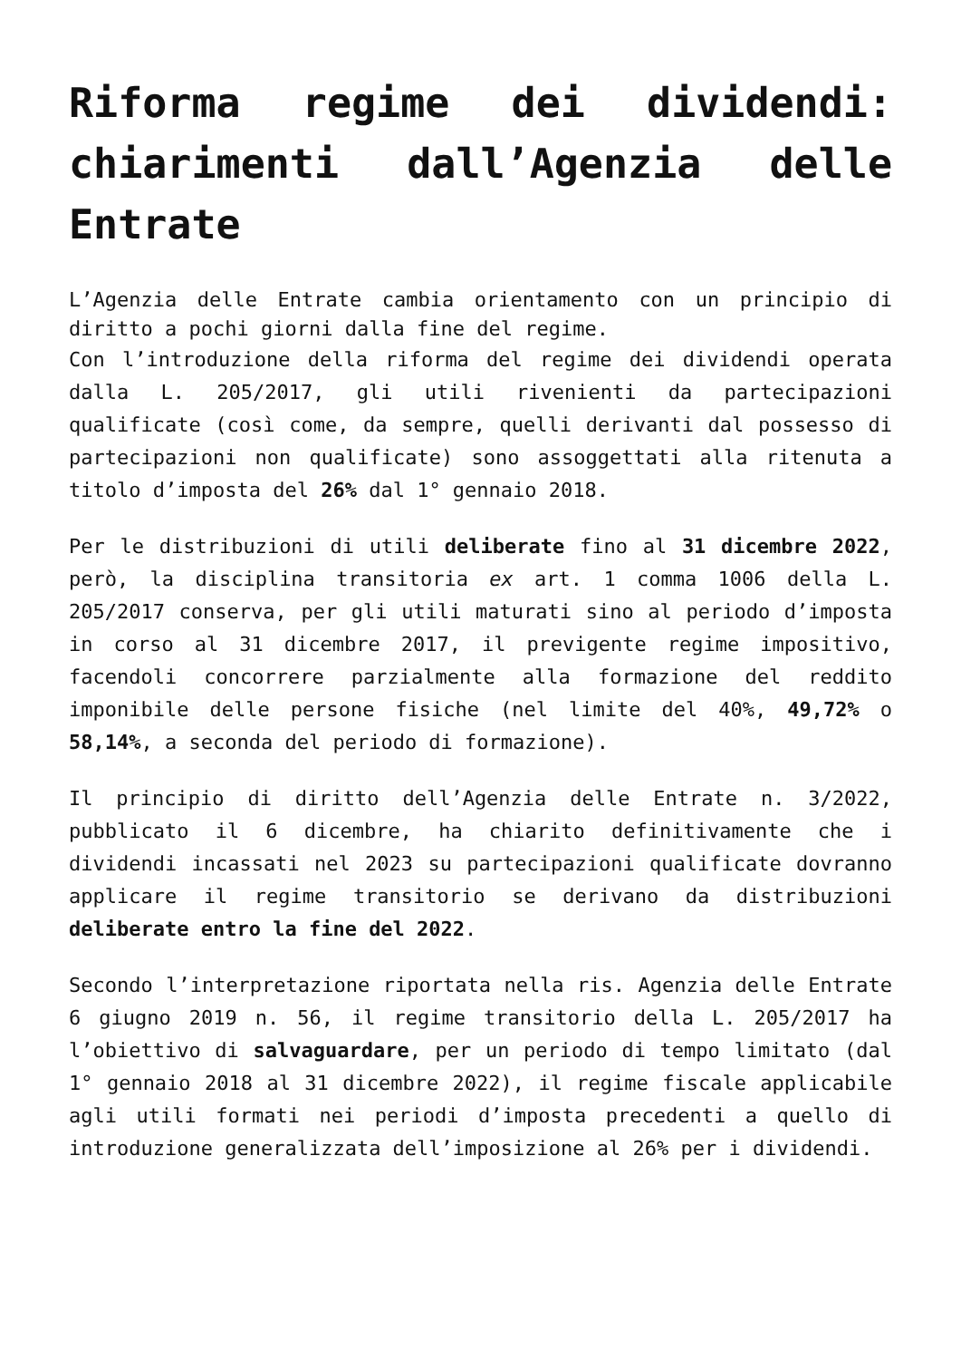Riforma regime dei dividendi: chiarimenti dall’Agenzia delle Entrate
L’Agenzia delle Entrate cambia orientamento con un principio di diritto a pochi giorni dalla fine del regime.
Con l’introduzione della riforma del regime dei dividendi operata dalla L. 205/2017, gli utili rivenienti da partecipazioni qualificate (così come, da sempre, quelli derivanti dal possesso di partecipazioni non qualificate) sono assoggettati alla ritenuta a titolo d’imposta del 26% dal 1° gennaio 2018.
Per le distribuzioni di utili deliberate fino al 31 dicembre 2022, però, la disciplina transitoria ex art. 1 comma 1006 della L. 205/2017 conserva, per gli utili maturati sino al periodo d’imposta in corso al 31 dicembre 2017, il previgente regime impositivo, facendoli concorrere parzialmente alla formazione del reddito imponibile delle persone fisiche (nel limite del 40%, 49,72% o 58,14%, a seconda del periodo di formazione).
Il principio di diritto dell’Agenzia delle Entrate n. 3/2022, pubblicato il 6 dicembre, ha chiarito definitivamente che i dividendi incassati nel 2023 su partecipazioni qualificate dovranno applicare il regime transitorio se derivano da distribuzioni deliberate entro la fine del 2022.
Secondo l’interpretazione riportata nella ris. Agenzia delle Entrate 6 giugno 2019 n. 56, il regime transitorio della L. 205/2017 ha l’obiettivo di salvaguardare, per un periodo di tempo limitato (dal 1° gennaio 2018 al 31 dicembre 2022), il regime fiscale applicabile agli utili formati nei periodi d’imposta precedenti a quello di introduzione generalizzata dell’imposizione al 26% per i dividendi.